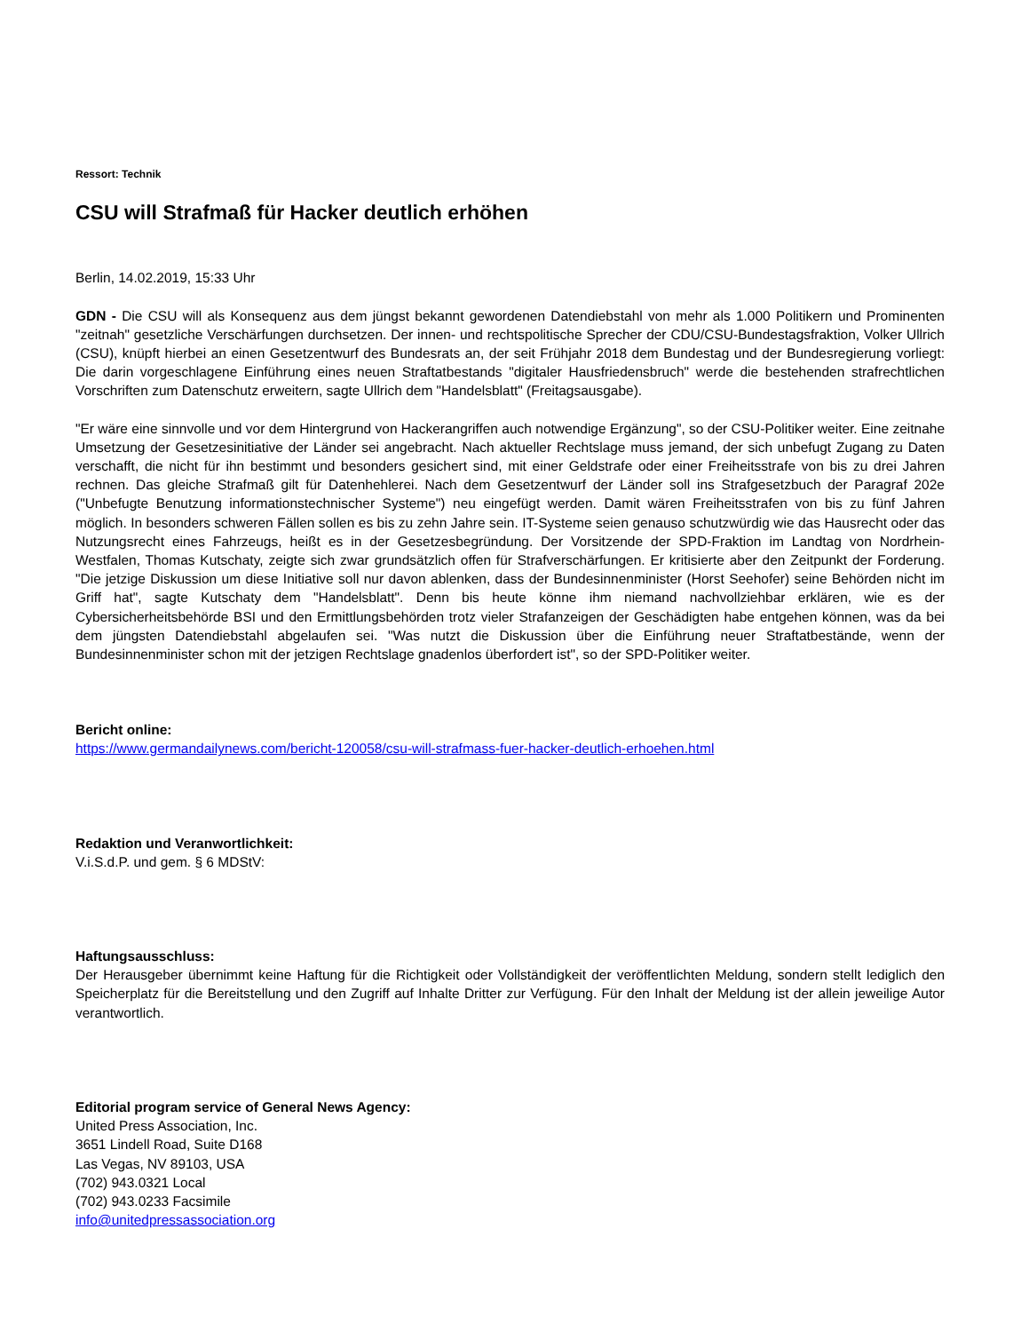Ressort: Technik
CSU will Strafmaß für Hacker deutlich erhöhen
Berlin, 14.02.2019, 15:33 Uhr
GDN - Die CSU will als Konsequenz aus dem jüngst bekannt gewordenen Datendiebstahl von mehr als 1.000 Politikern und Prominenten "zeitnah" gesetzliche Verschärfungen durchsetzen. Der innen- und rechtspolitische Sprecher der CDU/CSU-Bundestagsfraktion, Volker Ullrich (CSU), knüpft hierbei an einen Gesetzentwurf des Bundesrats an, der seit Frühjahr 2018 dem Bundestag und der Bundesregierung vorliegt: Die darin vorgeschlagene Einführung eines neuen Straftatbestands "digitaler Hausfriedensbruch" werde die bestehenden strafrechtlichen Vorschriften zum Datenschutz erweitern, sagte Ullrich dem "Handelsblatt" (Freitagsausgabe).
"Er wäre eine sinnvolle und vor dem Hintergrund von Hackerangriffen auch notwendige Ergänzung", so der CSU-Politiker weiter. Eine zeitnahe Umsetzung der Gesetzesinitiative der Länder sei angebracht. Nach aktueller Rechtslage muss jemand, der sich unbefugt Zugang zu Daten verschafft, die nicht für ihn bestimmt und besonders gesichert sind, mit einer Geldstrafe oder einer Freiheitsstrafe von bis zu drei Jahren rechnen. Das gleiche Strafmaß gilt für Datenhehlerei. Nach dem Gesetzentwurf der Länder soll ins Strafgesetzbuch der Paragraf 202e ("Unbefugte Benutzung informationstechnischer Systeme") neu eingefügt werden. Damit wären Freiheitsstrafen von bis zu fünf Jahren möglich. In besonders schweren Fällen sollen es bis zu zehn Jahre sein. IT-Systeme seien genauso schutzwürdig wie das Hausrecht oder das Nutzungsrecht eines Fahrzeugs, heißt es in der Gesetzesbegründung. Der Vorsitzende der SPD-Fraktion im Landtag von Nordrhein-Westfalen, Thomas Kutschaty, zeigte sich zwar grundsätzlich offen für Strafverschärfungen. Er kritisierte aber den Zeitpunkt der Forderung. "Die jetzige Diskussion um diese Initiative soll nur davon ablenken, dass der Bundesinnenminister (Horst Seehofer) seine Behörden nicht im Griff hat", sagte Kutschaty dem "Handelsblatt". Denn bis heute könne ihm niemand nachvollziehbar erklären, wie es der Cybersicherheitsbehörde BSI und den Ermittlungsbehörden trotz vieler Strafanzeigen der Geschädigten habe entgehen können, was da bei dem jüngsten Datendiebstahl abgelaufen sei. "Was nutzt die Diskussion über die Einführung neuer Straftatbestände, wenn der Bundesinnenminister schon mit der jetzigen Rechtslage gnadenlos überfordert ist", so der SPD-Politiker weiter.
Bericht online:
https://www.germandailynews.com/bericht-120058/csu-will-strafmass-fuer-hacker-deutlich-erhoehen.html
Redaktion und Veranwortlichkeit:
V.i.S.d.P. und gem. § 6 MDStV:
Haftungsausschluss:
Der Herausgeber übernimmt keine Haftung für die Richtigkeit oder Vollständigkeit der veröffentlichten Meldung, sondern stellt lediglich den Speicherplatz für die Bereitstellung und den Zugriff auf Inhalte Dritter zur Verfügung. Für den Inhalt der Meldung ist der allein jeweilige Autor verantwortlich.
Editorial program service of General News Agency:
United Press Association, Inc.
3651 Lindell Road, Suite D168
Las Vegas, NV 89103, USA
(702) 943.0321 Local
(702) 943.0233 Facsimile
info@unitedpressassociation.org